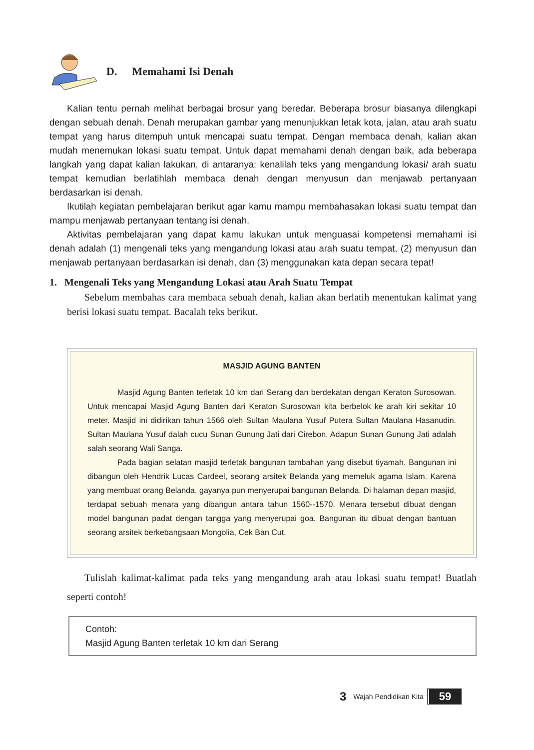D. Memahami Isi Denah
Kalian tentu pernah melihat berbagai brosur yang beredar. Beberapa brosur biasanya dilengkapi dengan sebuah denah. Denah merupakan gambar yang menunjukkan letak kota, jalan, atau arah suatu tempat yang harus ditempuh untuk mencapai suatu tempat. Dengan membaca denah, kalian akan mudah menemukan lokasi suatu tempat. Untuk dapat memahami denah dengan baik, ada beberapa langkah yang dapat kalian lakukan, di antaranya: kenalilah teks yang mengandung lokasi/ arah suatu tempat kemudian berlatihlah membaca denah dengan menyusun dan menjawab pertanyaan berdasarkan isi denah.
Ikutilah kegiatan pembelajaran berikut agar kamu mampu membahasakan lokasi suatu tempat dan mampu menjawab pertanyaan tentang isi denah.
Aktivitas pembelajaran yang dapat kamu lakukan untuk menguasai kompetensi memahami isi denah adalah (1) mengenali teks yang mengandung lokasi atau arah suatu tempat, (2) menyusun dan menjawab pertanyaan berdasarkan isi denah, dan (3) menggunakan kata depan secara tepat!
1. Mengenali Teks yang Mengandung Lokasi atau Arah Suatu Tempat
Sebelum membahas cara membaca sebuah denah, kalian akan berlatih menentukan kalimat yang berisi lokasi suatu tempat. Bacalah teks berikut.
MASJID AGUNG BANTEN
Masjid Agung Banten terletak 10 km dari Serang dan berdekatan dengan Keraton Surosowan. Untuk mencapai Masjid Agung Banten dari Keraton Surosowan kita berbelok ke arah kiri sekitar 10 meter. Masjid ini didirikan tahun 1566 oleh Sultan Maulana Yusuf Putera Sultan Maulana Hasanudin. Sultan Maulana Yusuf dalah cucu Sunan Gunung Jati dari Cirebon. Adapun Sunan Gunung Jati adalah salah seorang Wali Sanga.
Pada bagian selatan masjid terletak bangunan tambahan yang disebut tiyamah. Bangunan ini dibangun oleh Hendrik Lucas Cardeel, seorang arsitek Belanda yang memeluk agama Islam. Karena yang membuat orang Belanda, gayanya pun menyerupai bangunan Belanda. Di halaman depan masjid, terdapat sebuah menara yang dibangun antara tahun 1560--1570. Menara tersebut dibuat dengan model bangunan padat dengan tangga yang menyerupai goa. Bangunan itu dibuat dengan bantuan seorang arsitek berkebangsaan Mongolia, Cek Ban Cut.
Tulislah kalimat-kalimat pada teks yang mengandung arah atau lokasi suatu tempat! Buatlah seperti contoh!
Contoh:
Masjid Agung Banten terletak 10 km dari Serang
3 Wajah Pendidikan Kita 59